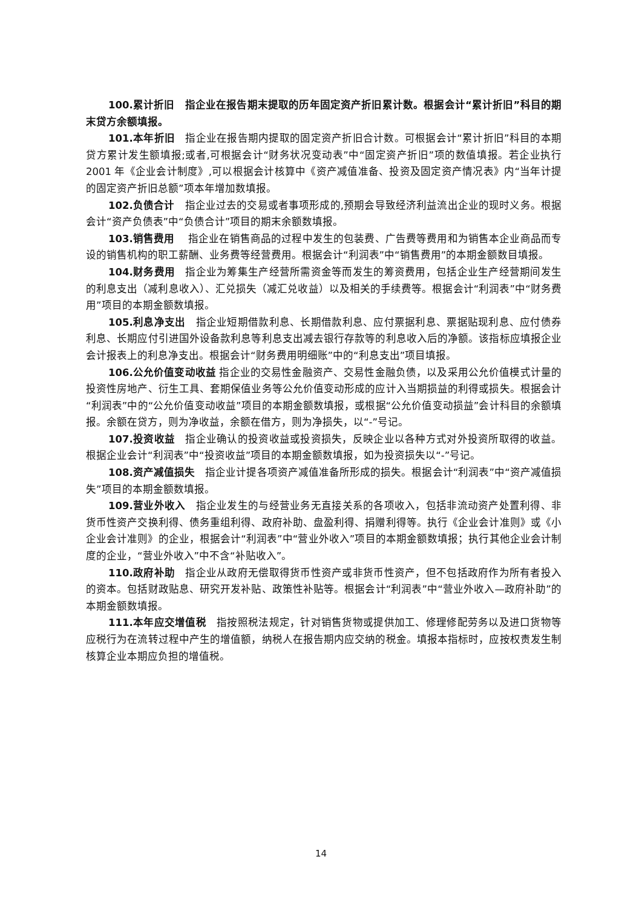100.累计折旧　指企业在报告期末提取的历年固定资产折旧累计数。根据会计“累计折旧”科目的期末贷方余额填报。
101.本年折旧　指企业在报告期内提取的固定资产折旧合计数。可根据会计“累计折旧”科目的本期贷方累计发生额填报;或者,可根据会计“财务状况变动表”中“固定资产折旧”项的数值填报。若企业执行 2001 年《企业会计制度》,可以根据会计核算中《资产减值准备、投资及固定资产情况表》内“当年计提的固定资产折旧总额”项本年增加数填报。
102.负债合计　指企业过去的交易或者事项形成的,预期会导致经济利益流出企业的现时义务。根据会计“资产负债表”中“负债合计”项目的期末余额数填报。
103.销售费用　 指企业在销售商品的过程中发生的包装费、广告费等费用和为销售本企业商品而专设的销售机构的职工薪酬、业务费等经营费用。根据会计“利润表”中“销售费用”的本期金额数目填报。
104.财务费用　指企业为筹集生产经营所需资金等而发生的筹资费用，包括企业生产经营期间发生的利息支出（减利息收入）、汇兑损失（减汇兑收益）以及相关的手续费等。根据会计“利润表”中“财务费用”项目的本期金额数填报。
105.利息净支出　指企业短期借款利息、长期借款利息、应付票据利息、票据贴现利息、应付债券利息、长期应付引进国外设备款利息等利息支出减去银行存款等的利息收入后的净额。该指标应填报企业会计报表上的利息净支出。根据会计“财务费用明细账”中的“利息支出”项目填报。
106.公允价值变动收益 指企业的交易性金融资产、交易性金融负债，以及采用公允价值模式计量的投资性房地产、衍生工具、套期保值业务等公允价值变动形成的应计入当期损益的利得或损失。根据会计“利润表”中的“公允价值变动收益”项目的本期金额数填报，或根据“公允价值变动损益”会计科目的余额填报。余额在贷方，则为净收益，余额在借方，则为净损失，以“-”号记。
107.投资收益　指企业确认的投资收益或投资损失，反映企业以各种方式对外投资所取得的收益。根据企业会计“利润表”中“投资收益”项目的本期金额数填报，如为投资损失以“-”号记。
108.资产减值损失　指企业计提各项资产减值准备所形成的损失。根据会计“利润表”中“资产减值损失”项目的本期金额数填报。
109.营业外收入　指企业发生的与经营业务无直接关系的各项收入，包括非流动资产处置利得、非货币性资产交换利得、债务重组利得、政府补助、盘盈利得、捐赠利得等。执行《企业会计准则》或《小企业会计准则》的企业，根据会计“利润表”中“营业外收入”项目的本期金额数填报；执行其他企业会计制度的企业，“营业外收入”中不含“补贴收入”。
110.政府补助　指企业从政府无偿取得货币性资产或非货币性资产，但不包括政府作为所有者投入的资本。包括财政贴息、研究开发补贴、政策性补贴等。根据会计“利润表”中“营业外收入—政府补助”的本期金额数填报。
111.本年应交增值税　指按照税法规定，针对销售货物或提供加工、修理修配劳务以及进口货物等应税行为在流转过程中产生的增值额，纳税人在报告期内应交纳的税金。填报本指标时，应按权责发生制核算企业本期应负担的增值税。
14